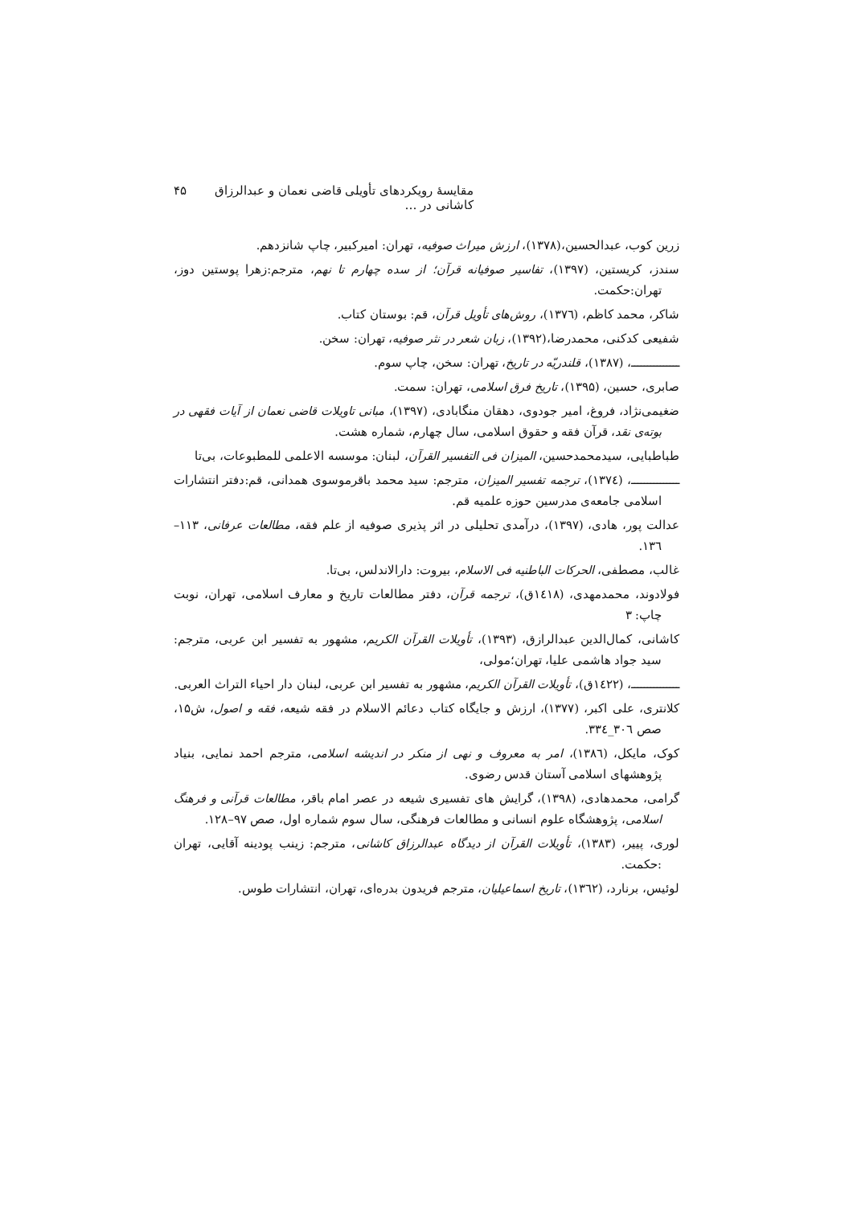مقایسهٔ رویکردهای تأویلی قاضی نعمان و عبدالرزاق کاشانی در … ۴۵
زرین کوب، عبدالحسین،(۱۳۷۸)، ارزش میراث صوفیه، تهران: امیرکبیر، چاپ شانزدهم.
سندز، کریستین، (۱۳۹۷)، تفاسیر صوفیانه قرآن؛ از سده چهارم تا نهم، مترجم:زهرا پوستین دوز، تهران:حکمت.
شاکر، محمد کاظم، (۱۳۷٦)، روش‌های تأویل قرآن، قم: بوستان کتاب.
شفیعی کدکنی، محمدرضا،(۱۳۹۲)، زبان شعر در نثر صوفیه، تهران: سخن.
ـــــــــــــــ، (۱۳۸۷)، قلندریّه در تاریخ، تهران: سخن، چاپ سوم.
صابری، حسین، (۱۳۹۵)، تاریخ فرق اسلامی، تهران: سمت.
ضغیمی‌نژاد، فروغ، امیر جودوی، دهقان منگابادی، (۱۳۹۷)، مبانی تاویلات قاضی نعمان از آیات فقهی در بوته‌ی نقد، قرآن فقه و حقوق اسلامی، سال چهارم، شماره هشت.
طباطبایی، سیدمحمدحسین، المیزان فی التفسیر القرآن، لبنان: موسسه الاعلمی للمطبوعات، بی‌تا
ـــــــــــــــ، (۱۳۷٤)، ترجمه تفسیر المیزان، مترجم: سید محمد باقرموسوی همدانی، قم:دفتر انتشارات اسلامی جامعه‌ی مدرسین حوزه علمیه قم.
عدالت پور، هادی، (۱۳۹۷)، درآمدی تحلیلی در اثر پذیری صوفیه از علم فقه، مطالعات عرفانی، ۱۱۳–۱۳٦.
غالب، مصطفی، الحرکات الباطنیه فی الاسلام، بیروت: دارالاندلس، بی‌تا.
فولادوند، محمدمهدی، (۱٤۱۸ق)، ترجمه قرآن، دفتر مطالعات تاریخ و معارف اسلامی، تهران، نوبت چاپ: ۳
کاشانی، کمال‌الدین عبدالرازق، (۱۳۹۳)، تأویلات القرآن الکریم، مشهور به تفسیر ابن عربی، مترجم: سید جواد هاشمی علیا، تهران؛مولی،
ـــــــــــــــ، (۱٤۲۲ق)، تأویلات القرآن الکریم، مشهور به تفسیر ابن عربی، لبنان دار احیاء التراث العربی.
کلانتری، علی اکبر، (۱۳۷۷)، ارزش و جایگاه کتاب دعائم الاسلام در فقه شیعه، فقه و اصول، ش۱۵، صص ۳۰٦_۳۳٤.
کوک، مایکل، (۱۳۸٦)، امر به معروف و نهی از منکر در اندیشه اسلامی، مترجم احمد نمایی، بنیاد پژوهشهای اسلامی آستان قدس رضوی.
گرامی، محمدهادی، (۱۳۹۸)، گرایش های تفسیری شیعه در عصر امام باقر، مطالعات قرآنی و فرهنگ اسلامی، پژوهشگاه علوم انسانی و مطالعات فرهنگی، سال سوم شماره اول، صص ۹۷–۱۲۸.
لوری، پییر، (۱۳۸۳)، تأویلات القرآن از دیدگاه عبدالرزاق کاشانی، مترجم: زینب پودینه آقایی، تهران :حکمت.
لوئیس، برنارد، (۱۳٦۲)، تاریخ اسماعیلیان، مترجم فریدون بدره‌ای، تهران، انتشارات طوس.